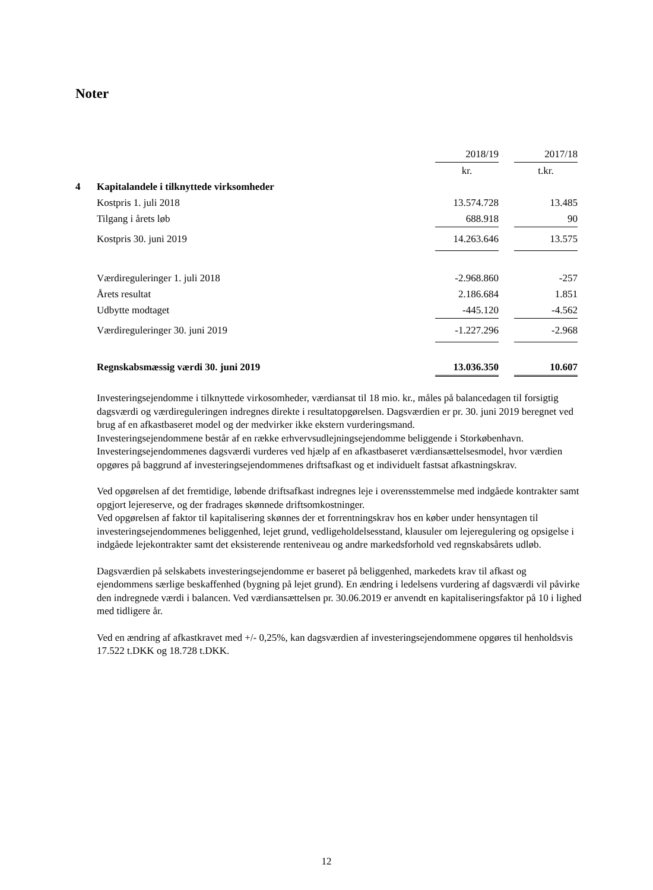Noter
| | | 2018/19 | | 2017/18 |
| | | kr. | | t.kr. |
| 4 | Kapitalandele i tilknyttede virksomheder | | | |
| | Kostpris 1. juli 2018 | 13.574.728 | | 13.485 |
| | Tilgang i årets løb | 688.918 | | 90 |
| | Kostpris 30. juni 2019 | 14.263.646 | | 13.575 |
| | Værdireguleringer 1. juli 2018 | -2.968.860 | | -257 |
| | Årets resultat | 2.186.684 | | 1.851 |
| | Udbytte modtaget | -445.120 | | -4.562 |
| | Værdireguleringer 30. juni 2019 | -1.227.296 | | -2.968 |
| | Regnskabsmæssig værdi 30. juni 2019 | 13.036.350 | | 10.607 |
Investeringsejendomme i tilknyttede virkosomheder, værdiansat til 18 mio. kr., måles på balancedagen til forsigtig dagsværdi og værdireguleringen indregnes direkte i resultatopgørelsen. Dagsværdien er pr. 30. juni 2019 beregnet ved brug af en afkastbaseret model og der medvirker ikke ekstern vurderingsmand.
Investeringsejendommene består af en række erhvervsudlejningsejendomme beliggende i Storkøbenhavn. Investeringsejendommenes dagsværdi vurderes ved hjælp af en afkastbaseret værdiansættelsesmodel, hvor værdien opgøres på baggrund af investeringsejendommenes driftsafkast og et individuelt fastsat afkastningskrav.
Ved opgørelsen af det fremtidige, løbende driftsafkast indregnes leje i overensstemmelse med indgåede kontrakter samt opgjort lejereserve, og der fradrages skønnede driftsomkostninger.
Ved opgørelsen af faktor til kapitalisering skønnes der et forrentningskrav hos en køber under hensyntagen til investeringsejendommenes beliggenhed, lejet grund, vedligeholdelsesstand, klausuler om lejeregulering og opsigelse i indgåede lejekontrakter samt det eksisterende renteniveau og andre markedsforhold ved regnskabsårets udløb.
Dagsværdien på selskabets investeringsejendomme er baseret på beliggenhed, markedets krav til afkast og ejendommens særlige beskaffenhed (bygning på lejet grund). En ændring i ledelsens vurdering af dagsværdi vil påvirke den indregnede værdi i balancen. Ved værdiansættelsen pr. 30.06.2019 er anvendt en kapitaliseringsfaktor på 10 i lighed med tidligere år.
Ved en ændring af afkastkravet med +/- 0,25%, kan dagsværdien af investeringsejendommene opgøres til henholdsvis 17.522 t.DKK og 18.728 t.DKK.
12